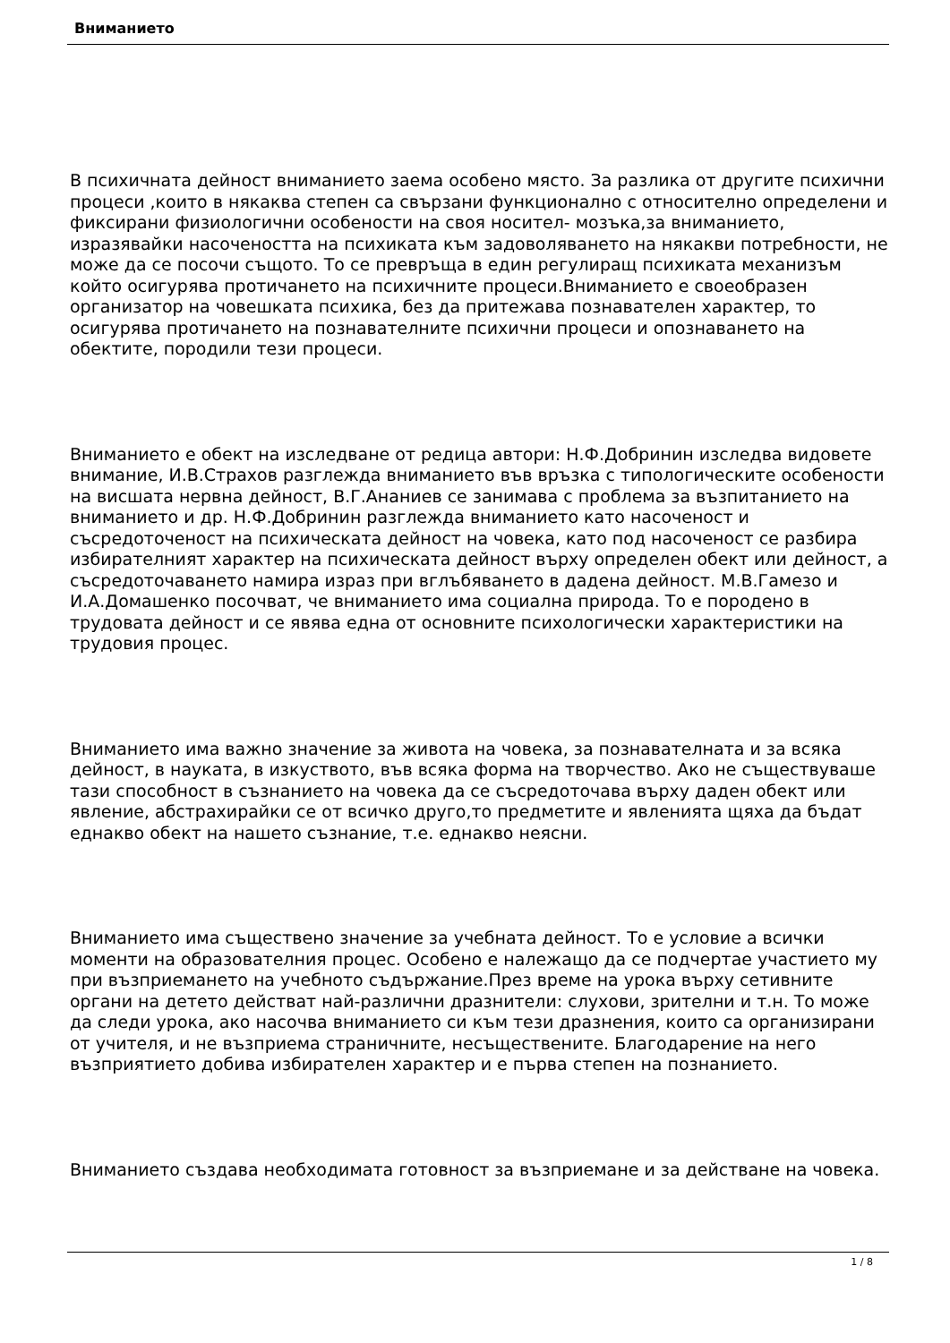Вниманието
В психичната дейност вниманието заема особено място. За разлика от другите психични процеси ,които в някаква степен са свързани функционално с относително определени и фиксирани физиологични особености на своя носител- мозъка,за вниманието, изразявайки насочеността на психиката към задоволяването на някакви потребности, не може да се посочи същото. То се превръща в един регулиращ психиката механизъм който осигурява протичането на психичните процеси.Вниманието е своеобразен организатор на човешката психика, без да притежава познавателен характер, то осигурява протичането на познавателните психични процеси и опознаването на обектите, породили тези процеси.
Вниманието е обект на изследване от редица автори: Н.Ф.Добринин изследва видовете внимание, И.В.Страхов разглежда вниманието във връзка с типологическите особености на висшата нервна дейност, В.Г.Ананиев се занимава с проблема за възпитанието на вниманието и др. Н.Ф.Добринин разглежда вниманието като насоченост и съсредоточеност на психическата дейност на човека, като под насоченост се разбира избирателният характер на психическата дейност върху определен обект или дейност, а съсредоточаването намира израз при вглъбяването в дадена дейност. М.В.Гамезо и И.А.Домашенко посочват, че вниманието има социална природа. То е породено в трудовата дейност и се явява една от основните психологически характеристики на трудовия процес.
Вниманието има важно значение за живота на човека, за познавателната и за всяка дейност, в науката, в изкуството, във всяка форма на творчество. Ако не съществуваше тази способност в съзнанието на човека да се съсредоточава върху даден обект или явление, абстрахирайки се от всичко друго,то предметите и явленията щяха да бъдат еднакво обект на нашето съзнание, т.е. еднакво неясни.
Вниманието има съществено значение за учебната дейност. То е условие а всички моменти на образователния процес. Особено е належащо да се подчертае участието му при възприемането на учебното съдържание.През време на урока върху сетивните органи на детето действат най-различни дразнители: слухови, зрителни и т.н. То може да следи урока, ако насочва вниманието си към тези дразнения, които са организирани от учителя, и не възприема страничните, несъществените. Благодарение на него възприятието добива избирателен характер и е първа степен на познанието.
Вниманието създава необходимата готовност за възприемане и за действане на човека.
1 / 8